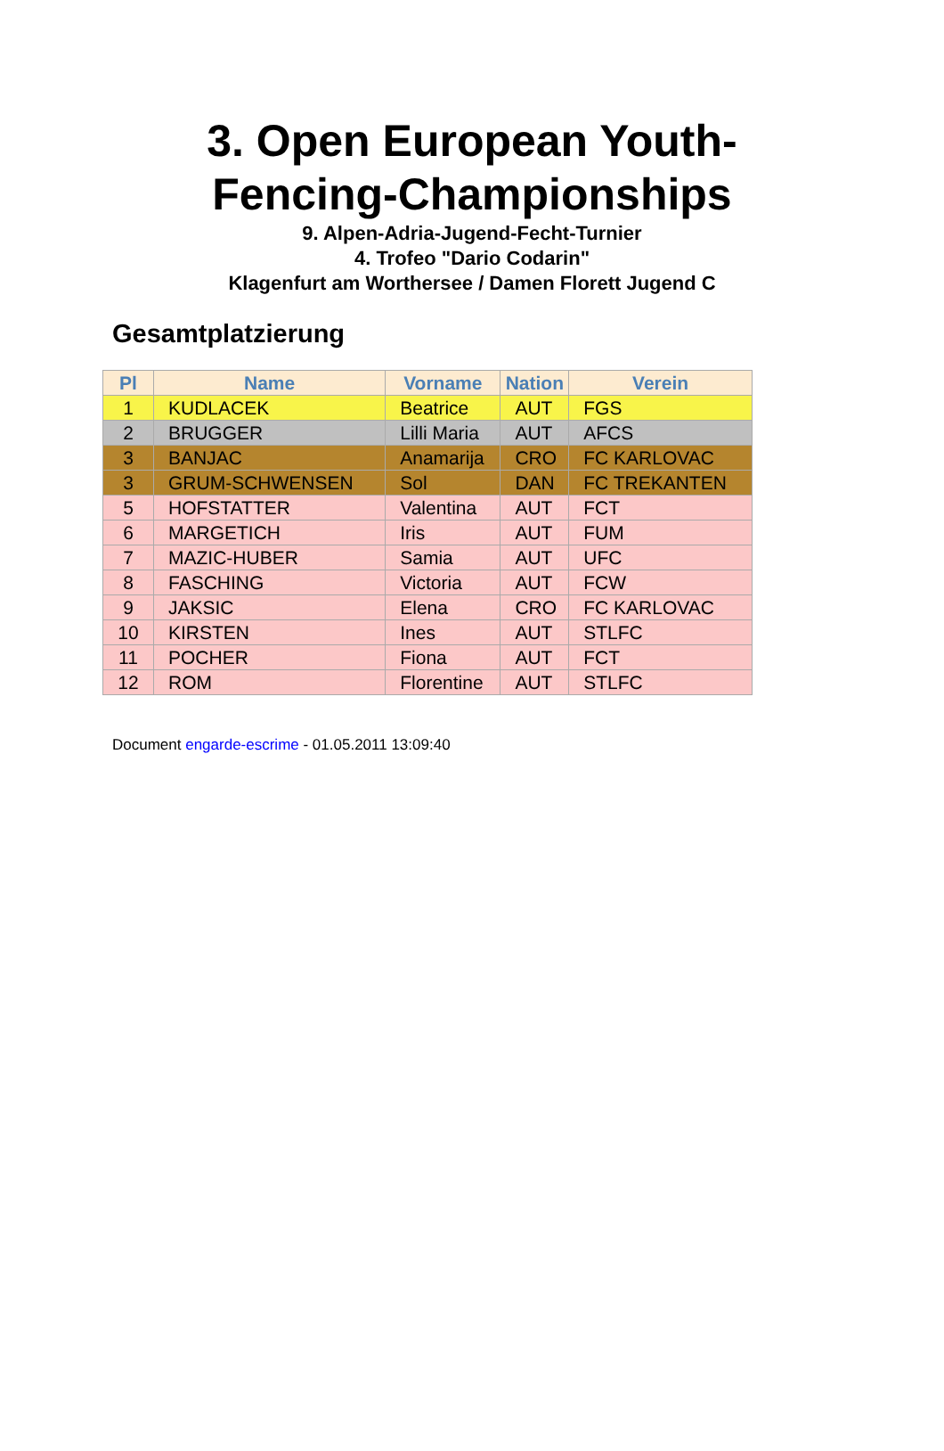3. Open European Youth-
Fencing-Championships
9. Alpen-Adria-Jugend-Fecht-Turnier
4. Trofeo "Dario Codarin"
Klagenfurt am Worthersee / Damen Florett Jugend C
Gesamtplatzierung
| Pl | Name | Vorname | Nation | Verein |
| --- | --- | --- | --- | --- |
| 1 | KUDLACEK | Beatrice | AUT | FGS |
| 2 | BRUGGER | Lilli Maria | AUT | AFCS |
| 3 | BANJAC | Anamarija | CRO | FC KARLOVAC |
| 3 | GRUM-SCHWENSEN | Sol | DAN | FC TREKANTEN |
| 5 | HOFSTATTER | Valentina | AUT | FCT |
| 6 | MARGETICH | Iris | AUT | FUM |
| 7 | MAZIC-HUBER | Samia | AUT | UFC |
| 8 | FASCHING | Victoria | AUT | FCW |
| 9 | JAKSIC | Elena | CRO | FC KARLOVAC |
| 10 | KIRSTEN | Ines | AUT | STLFC |
| 11 | POCHER | Fiona | AUT | FCT |
| 12 | ROM | Florentine | AUT | STLFC |
Document engarde-escrime - 01.05.2011 13:09:40